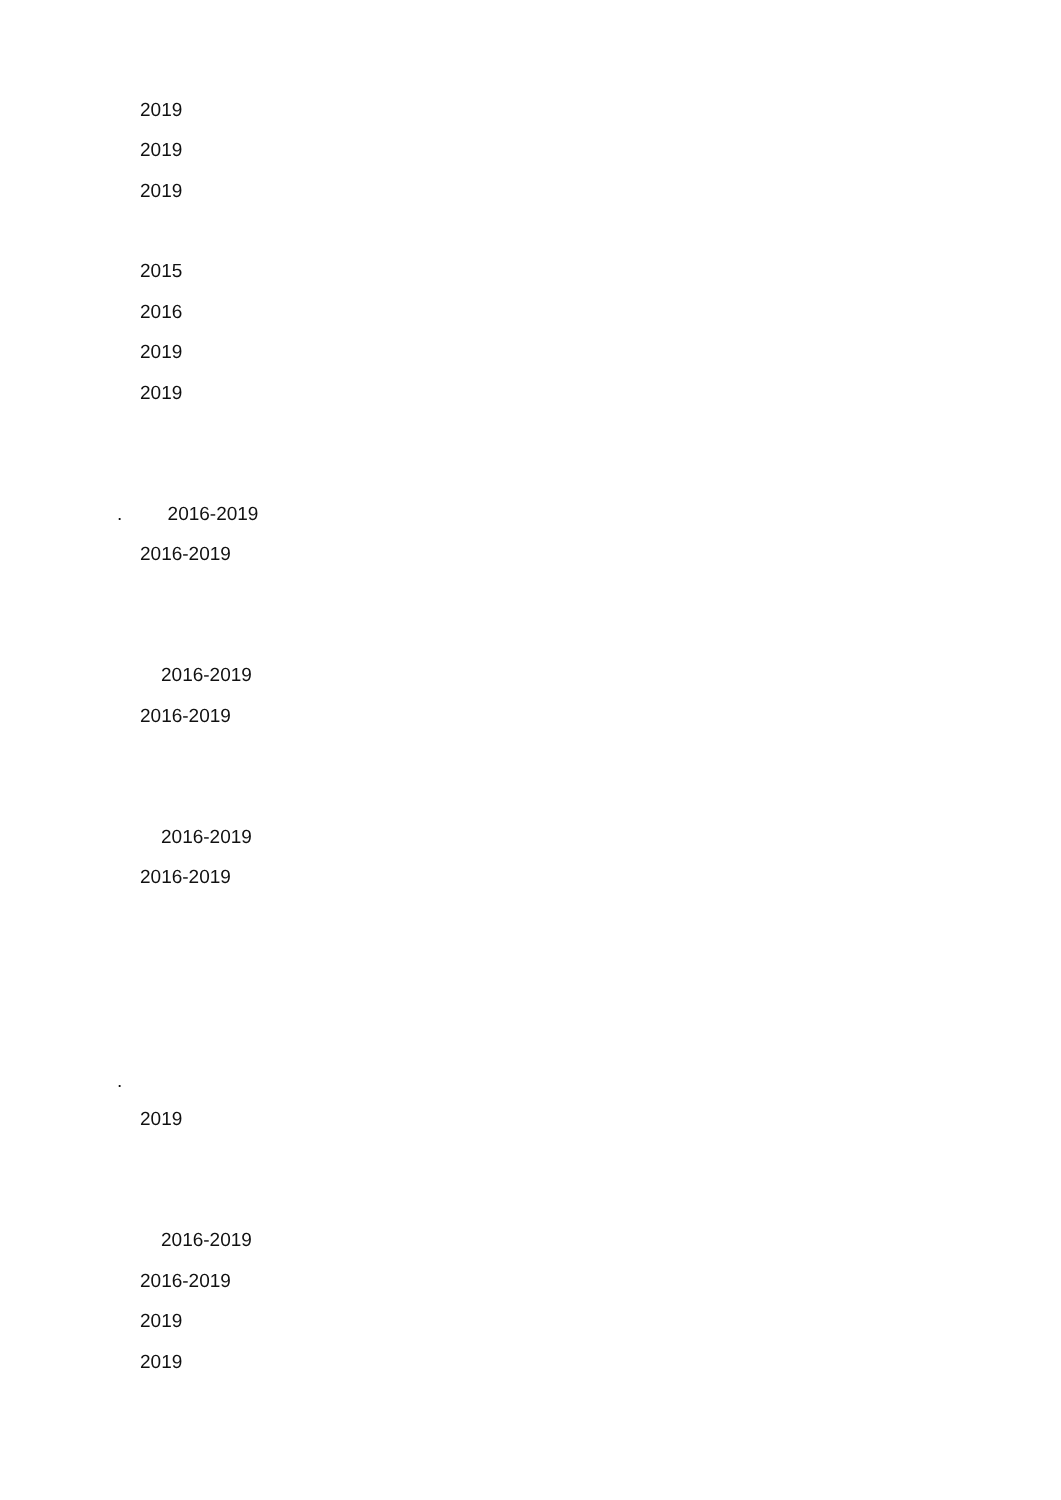2019
2019
2019
2015
2016
2019
2019
. 2016-2019
2016-2019
2016-2019
2016-2019
2016-2019
2016-2019
.
2019
2016-2019
2016-2019
2019
2019